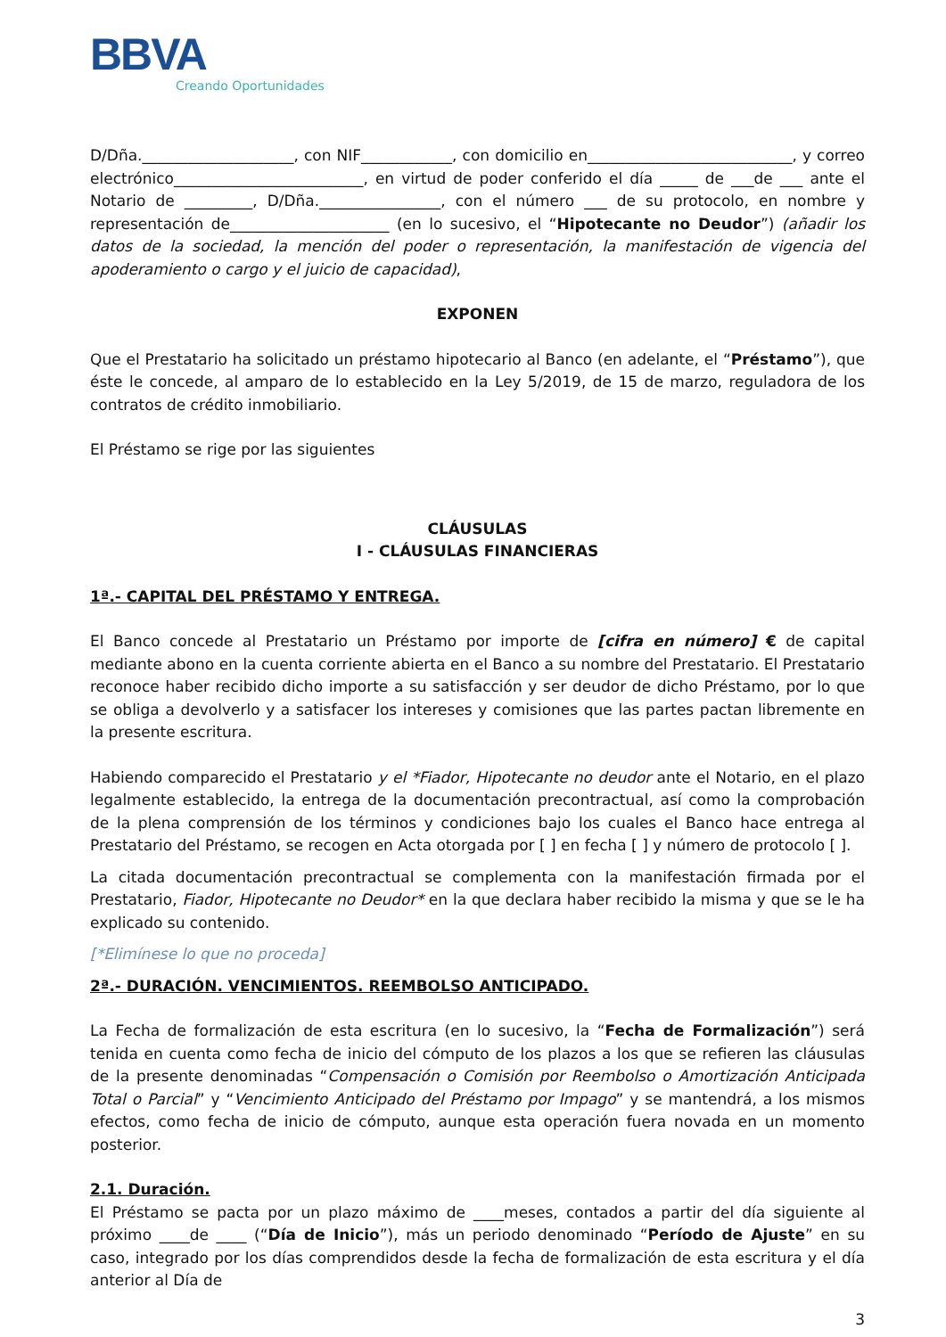BBVA
Creando Oportunidades
D/Dña.____________________, con NIF____________, con domicilio en___________________________, y correo electrónico_________________________, en virtud de poder conferido el día _____ de ___de ___ ante el Notario de _________, D/Dña.________________, con el número ___ de su protocolo, en nombre y representación de_____________________ (en lo sucesivo, el “Hipotecante no Deudor”) (añadir los datos de la sociedad, la mención del poder o representación, la manifestación de vigencia del apoderamiento o cargo y el juicio de capacidad),
EXPONEN
Que el Prestatario ha solicitado un préstamo hipotecario al Banco (en adelante, el “Préstamo”), que éste le concede, al amparo de lo establecido en la Ley 5/2019, de 15 de marzo, reguladora de los contratos de crédito inmobiliario.
El Préstamo se rige por las siguientes
CLÁUSULAS
I - CLÁUSULAS FINANCIERAS
1ª.- CAPITAL DEL PRÉSTAMO Y ENTREGA.
El Banco concede al Prestatario un Préstamo por importe de [cifra en número] € de capital mediante abono en la cuenta corriente abierta en el Banco a su nombre del Prestatario. El Prestatario reconoce haber recibido dicho importe a su satisfacción y ser deudor de dicho Préstamo, por lo que se obliga a devolverlo y a satisfacer los intereses y comisiones que las partes pactan libremente en la presente escritura.
Habiendo comparecido el Prestatario y el *Fiador, Hipotecante no deudor ante el Notario, en el plazo legalmente establecido, la entrega de la documentación precontractual, así como la comprobación de la plena comprensión de los términos y condiciones bajo los cuales el Banco hace entrega al Prestatario del Préstamo, se recogen en Acta otorgada por [ ] en fecha [ ] y número de protocolo [ ].
La citada documentación precontractual se complementa con la manifestación firmada por el Prestatario, Fiador, Hipotecante no Deudor* en la que declara haber recibido la misma y que se le ha explicado su contenido.
[*Elimínese lo que no proceda]
2ª.- DURACIÓN. VENCIMIENTOS. REEMBOLSO ANTICIPADO.
La Fecha de formalización de esta escritura (en lo sucesivo, la “Fecha de Formalización”) será tenida en cuenta como fecha de inicio del cómputo de los plazos a los que se refieren las cláusulas de la presente denominadas “Compensación o Comisión por Reembolso o Amortización Anticipada Total o Parcial” y “Vencimiento Anticipado del Préstamo por Impago” y se mantendrá, a los mismos efectos, como fecha de inicio de cómputo, aunque esta operación fuera novada en un momento posterior.
2.1. Duración.
El Préstamo se pacta por un plazo máximo de ____meses, contados a partir del día siguiente al próximo ____de ____ (“Día de Inicio”), más un periodo denominado “Período de Ajuste” en su caso, integrado por los días comprendidos desde la fecha de formalización de esta escritura y el día anterior al Día de
3